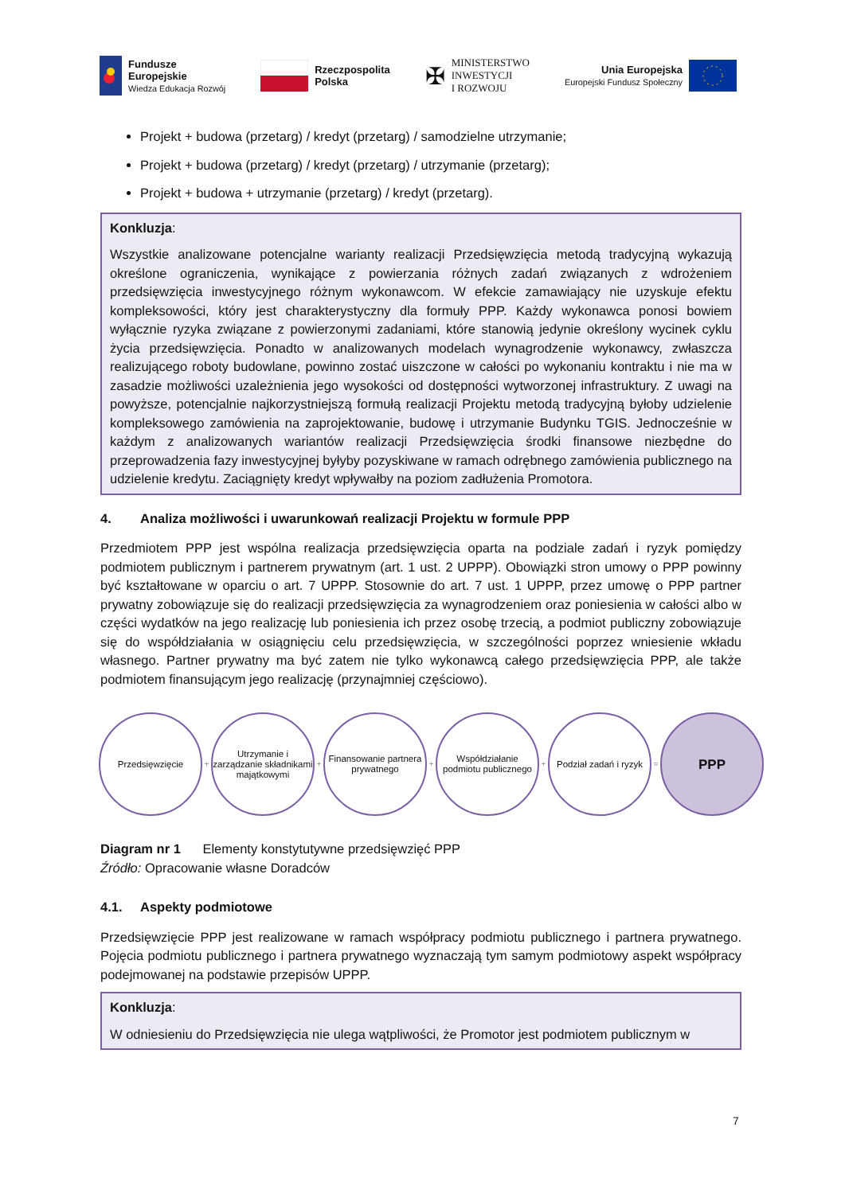Fundusze
Europejskie
Wiedza Edukacja Rozwój
Rzeczpospolita
Polska
✠ MINISTERSTWO
INWESTYCJI
I ROZWOJU
Unia Europejska
Europejski Fundusz Społeczny
Projekt + budowa (przetarg) / kredyt (przetarg) / samodzielne utrzymanie;
Projekt + budowa (przetarg) / kredyt (przetarg) / utrzymanie (przetarg);
Projekt + budowa + utrzymanie (przetarg) / kredyt (przetarg).
Konkluzja:
Wszystkie analizowane potencjalne warianty realizacji Przedsięwzięcia metodą tradycyjną wykazują określone ograniczenia, wynikające z powierzania różnych zadań związanych z wdrożeniem przedsięwzięcia inwestycyjnego różnym wykonawcom. W efekcie zamawiający nie uzyskuje efektu kompleksowości, który jest charakterystyczny dla formuły PPP. Każdy wykonawca ponosi bowiem wyłącznie ryzyka związane z powierzonymi zadaniami, które stanowią jedynie określony wycinek cyklu życia przedsięwzięcia. Ponadto w analizowanych modelach wynagrodzenie wykonawcy, zwłaszcza realizującego roboty budowlane, powinno zostać uiszczone w całości po wykonaniu kontraktu i nie ma w zasadzie możliwości uzależnienia jego wysokości od dostępności wytworzonej infrastruktury. Z uwagi na powyższe, potencjalnie najkorzystniejszą formułą realizacji Projektu metodą tradycyjną byłoby udzielenie kompleksowego zamówienia na zaprojektowanie, budowę i utrzymanie Budynku TGIS. Jednocześnie w każdym z analizowanych wariantów realizacji Przedsięwzięcia środki finansowe niezbędne do przeprowadzenia fazy inwestycyjnej byłyby pozyskiwane w ramach odrębnego zamówienia publicznego na udzielenie kredytu. Zaciągnięty kredyt wpływałby na poziom zadłużenia Promotora.
4. Analiza możliwości i uwarunkowań realizacji Projektu w formule PPP
Przedmiotem PPP jest wspólna realizacja przedsięwzięcia oparta na podziale zadań i ryzyk pomiędzy podmiotem publicznym i partnerem prywatnym (art. 1 ust. 2 UPPP). Obowiązki stron umowy o PPP powinny być kształtowane w oparciu o art. 7 UPPP. Stosownie do art. 7 ust. 1 UPPP, przez umowę o PPP partner prywatny zobowiązuje się do realizacji przedsięwzięcia za wynagrodzeniem oraz poniesienia w całości albo w części wydatków na jego realizację lub poniesienia ich przez osobę trzecią, a podmiot publiczny zobowiązuje się do współdziałania w osiągnięciu celu przedsięwzięcia, w szczególności poprzez wniesienie wkładu własnego. Partner prywatny ma być zatem nie tylko wykonawcą całego przedsięwzięcia PPP, ale także podmiotem finansującym jego realizację (przynajmniej częściowo).
Przedsięwzięcie
+
Utrzymanie i zarządzanie składnikami majątkowymi
+
Finansowanie partnera prywatnego
+
Współdziałanie podmiotu publicznego
+
Podział zadań i ryzyk
=
PPP
Diagram nr 1 Elementy konstytutywne przedsięwzięć PPP
Źródło: Opracowanie własne Doradców
4.1. Aspekty podmiotowe
Przedsięwzięcie PPP jest realizowane w ramach współpracy podmiotu publicznego i partnera prywatnego. Pojęcia podmiotu publicznego i partnera prywatnego wyznaczają tym samym podmiotowy aspekt współpracy podejmowanej na podstawie przepisów UPPP.
Konkluzja:
W odniesieniu do Przedsięwzięcia nie ulega wątpliwości, że Promotor jest podmiotem publicznym w
7